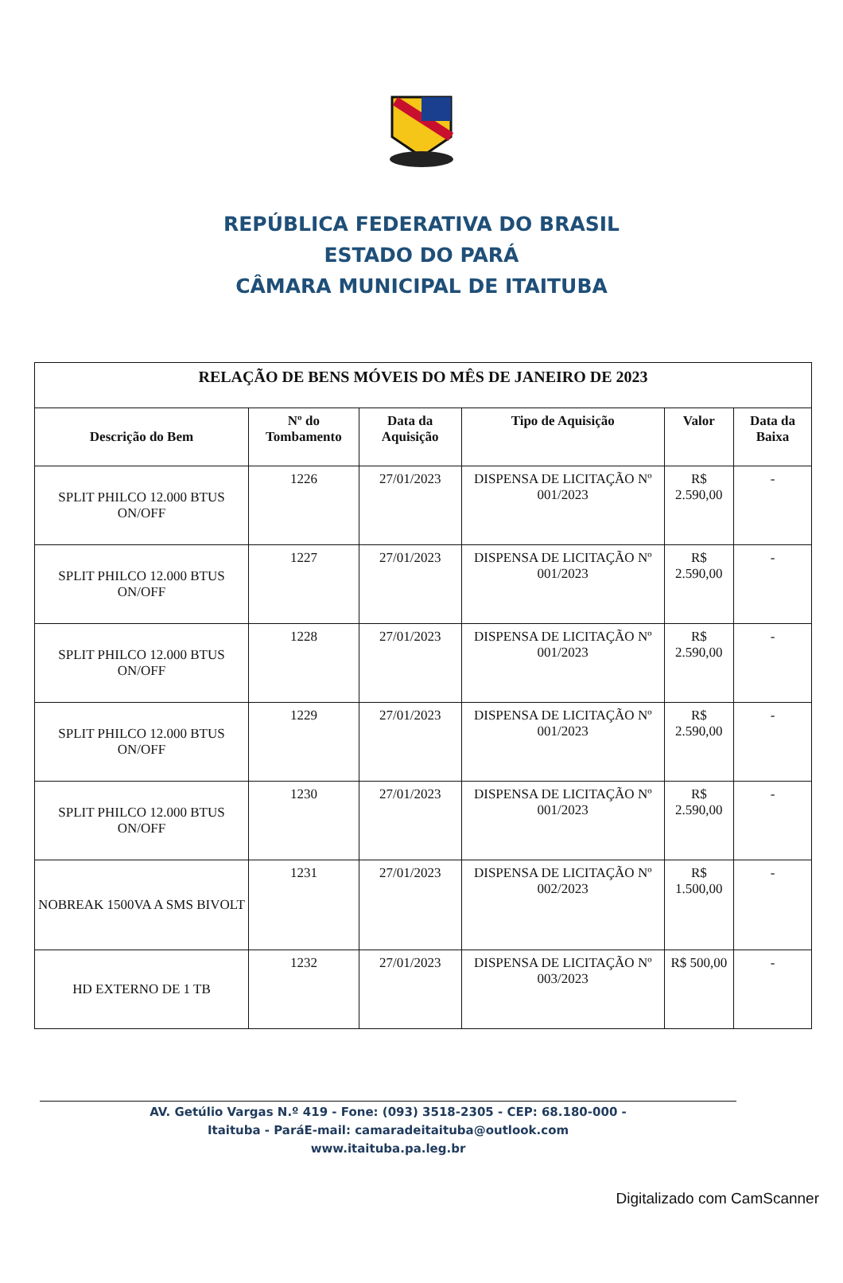REPÚBLICA FEDERATIVA DO BRASIL
ESTADO DO PARÁ
CÂMARA MUNICIPAL DE ITAITUBA
| RELAÇÃO DE BENS MÓVEIS DO MÊS DE JANEIRO DE 2023 | | | | | |
| Descrição do Bem | Nº do Tombamento | Data da Aquisição | Tipo de Aquisição | Valor | Data da Baixa |
| SPLIT PHILCO 12.000 BTUS ON/OFF | 1226 | 27/01/2023 | DISPENSA DE LICITAÇÃO Nº 001/2023 | R$ 2.590,00 | - |
| SPLIT PHILCO 12.000 BTUS ON/OFF | 1227 | 27/01/2023 | DISPENSA DE LICITAÇÃO Nº 001/2023 | R$ 2.590,00 | - |
| SPLIT PHILCO 12.000 BTUS ON/OFF | 1228 | 27/01/2023 | DISPENSA DE LICITAÇÃO Nº 001/2023 | R$ 2.590,00 | - |
| SPLIT PHILCO 12.000 BTUS ON/OFF | 1229 | 27/01/2023 | DISPENSA DE LICITAÇÃO Nº 001/2023 | R$ 2.590,00 | - |
| SPLIT PHILCO 12.000 BTUS ON/OFF | 1230 | 27/01/2023 | DISPENSA DE LICITAÇÃO Nº 001/2023 | R$ 2.590,00 | - |
| NOBREAK 1500VA A SMS BIVOLT | 1231 | 27/01/2023 | DISPENSA DE LICITAÇÃO Nº 002/2023 | R$ 1.500,00 | - |
| HD EXTERNO DE 1 TB | 1232 | 27/01/2023 | DISPENSA DE LICITAÇÃO Nº 003/2023 | R$ 500,00 | - |
AV. Getúlio Vargas N.º 419 - Fone: (093) 3518-2305 - CEP: 68.180-000 -
Itaituba - ParáE-mail: camaradeitaituba@outlook.com
www.itaituba.pa.leg.br
Digitalizado com CamScanner